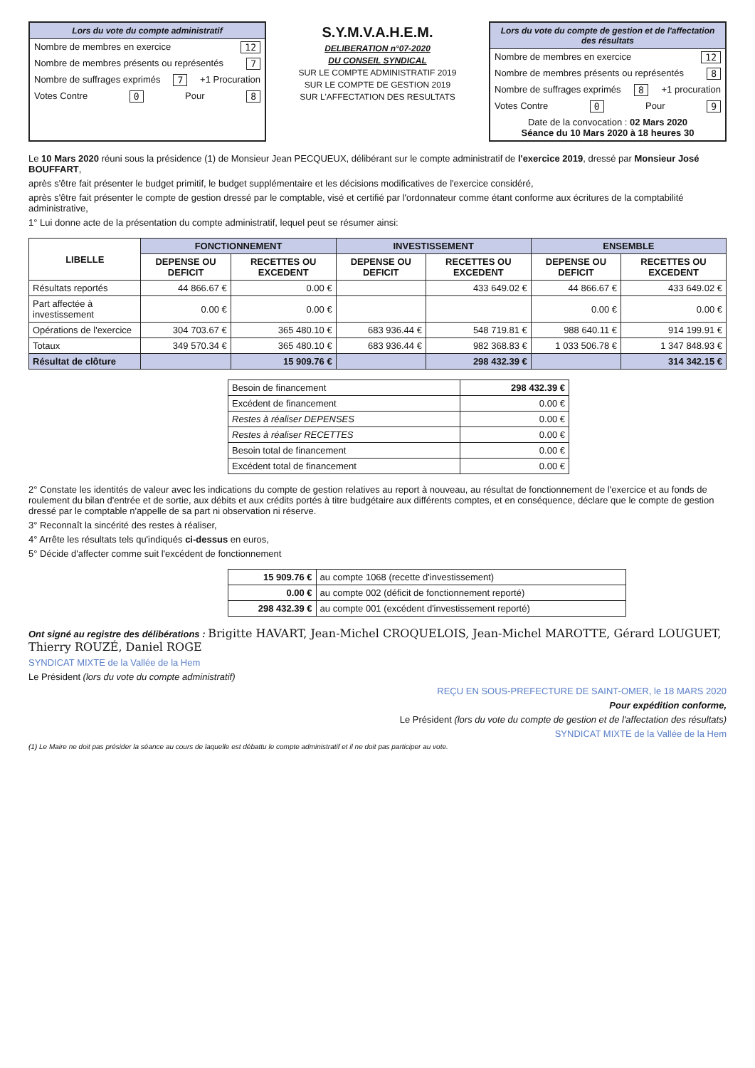Lors du vote du compte administratif
Nombre de membres en exercice 12
Nombre de membres présents ou représentés 7
Nombre de suffrages exprimés 7 +1 Procuration
Votes Contre 0 Pour 8
S.Y.M.V.A.H.E.M.
DELIBERATION n°07-2020
DU CONSEIL SYNDICAL
SUR LE COMPTE ADMINISTRATIF 2019
SUR LE COMPTE DE GESTION 2019
SUR L'AFFECTATION DES RESULTATS
Lors du vote du compte de gestion et de l'affectation des résultats
Nombre de membres en exercice 12
Nombre de membres présents ou représentés 8
Nombre de suffrages exprimés 8 +1 procuration
Votes Contre 0 Pour 9
Date de la convocation : 02 Mars 2020
Séance du 10 Mars 2020 à 18 heures 30
Le 10 Mars 2020 réuni sous la présidence (1) de Monsieur Jean PECQUEUX, délibérant sur le compte administratif de l'exercice 2019, dressé par Monsieur José BOUFFART,
après s'être fait présenter le budget primitif, le budget supplémentaire et les décisions modificatives de l'exercice considéré,
après s'être fait présenter le compte de gestion dressé par le comptable, visé et certifié par l'ordonnateur comme étant conforme aux écritures de la comptabilité administrative,
1° Lui donne acte de la présentation du compte administratif, lequel peut se résumer ainsi:
| LIBELLE | FONCTIONNEMENT | | INVESTISSEMENT | | ENSEMBLE | |
| --- | --- | --- | --- | --- | --- | --- |
| | DEPENSE OU DEFICIT | RECETTES OU EXCEDENT | DEPENSE OU DEFICIT | RECETTES OU EXCEDENT | DEPENSE OU DEFICIT | RECETTES OU EXCEDENT |
| Résultats reportés | 44 866.67 € | 0.00 € | | 433 649.02 € | 44 866.67 € | 433 649.02 € |
| Part affectée à investissement | 0.00 € | 0.00 € | | | 0.00 € | 0.00 € |
| Opérations de l'exercice | 304 703.67 € | 365 480.10 € | 683 936.44 € | 548 719.81 € | 988 640.11 € | 914 199.91 € |
| Totaux | 349 570.34 € | 365 480.10 € | 683 936.44 € | 982 368.83 € | 1 033 506.78 € | 1 347 848.93 € |
| Résultat de clôture | | 15 909.76 € | | 298 432.39 € | | 314 342.15 € |
| Besoin de financement | 298 432.39 € |
| Excédent de financement | 0.00 € |
| Restes à réaliser DEPENSES | 0.00 € |
| Restes à réaliser RECETTES | 0.00 € |
| Besoin total de financement | 0.00 € |
| Excédent total de financement | 0.00 € |
2° Constate les identités de valeur avec les indications du compte de gestion relatives au report à nouveau, au résultat de fonctionnement de l'exercice et au fonds de roulement du bilan d'entrée et de sortie, aux débits et aux crédits portés à titre budgétaire aux différents comptes, et en conséquence, déclare que le compte de gestion dressé par le comptable n'appelle de sa part ni observation ni réserve.
3° Reconnaît la sincérité des restes à réaliser,
4° Arrête les résultats tels qu'indiqués ci-dessus en euros,
5° Décide d'affecter comme suit l'excédent de fonctionnement
| 15 909.76 € | au compte 1068 (recette d'investissement) |
| 0.00 € | au compte 002 (déficit de fonctionnement reporté) |
| 298 432.39 € | au compte 001 (excédent d'investissement reporté) |
Ont signé au registre des délibérations : Brigitte HAVART, Jean-Michel CROQUELOIS, Jean-Michel MAROTTE, Gérard LOUGUET, Thierry ROUZÉ, Daniel ROGE
SYNDICAT MIXTE de la Vallée de la Hem
Le Président (lors du vote du compte administratif)
REÇU EN SOUS-PREFECTURE DE SAINT-OMER, le 18 MARS 2020
Pour expédition conforme,
Le Président (lors du vote du compte de gestion et de l'affectation des résultats)
SYNDICAT MIXTE de la Vallée de la Hem
(1) Le Maire ne doit pas présider la séance au cours de laquelle est débattu le compte administratif et il ne doit pas participer au vote.